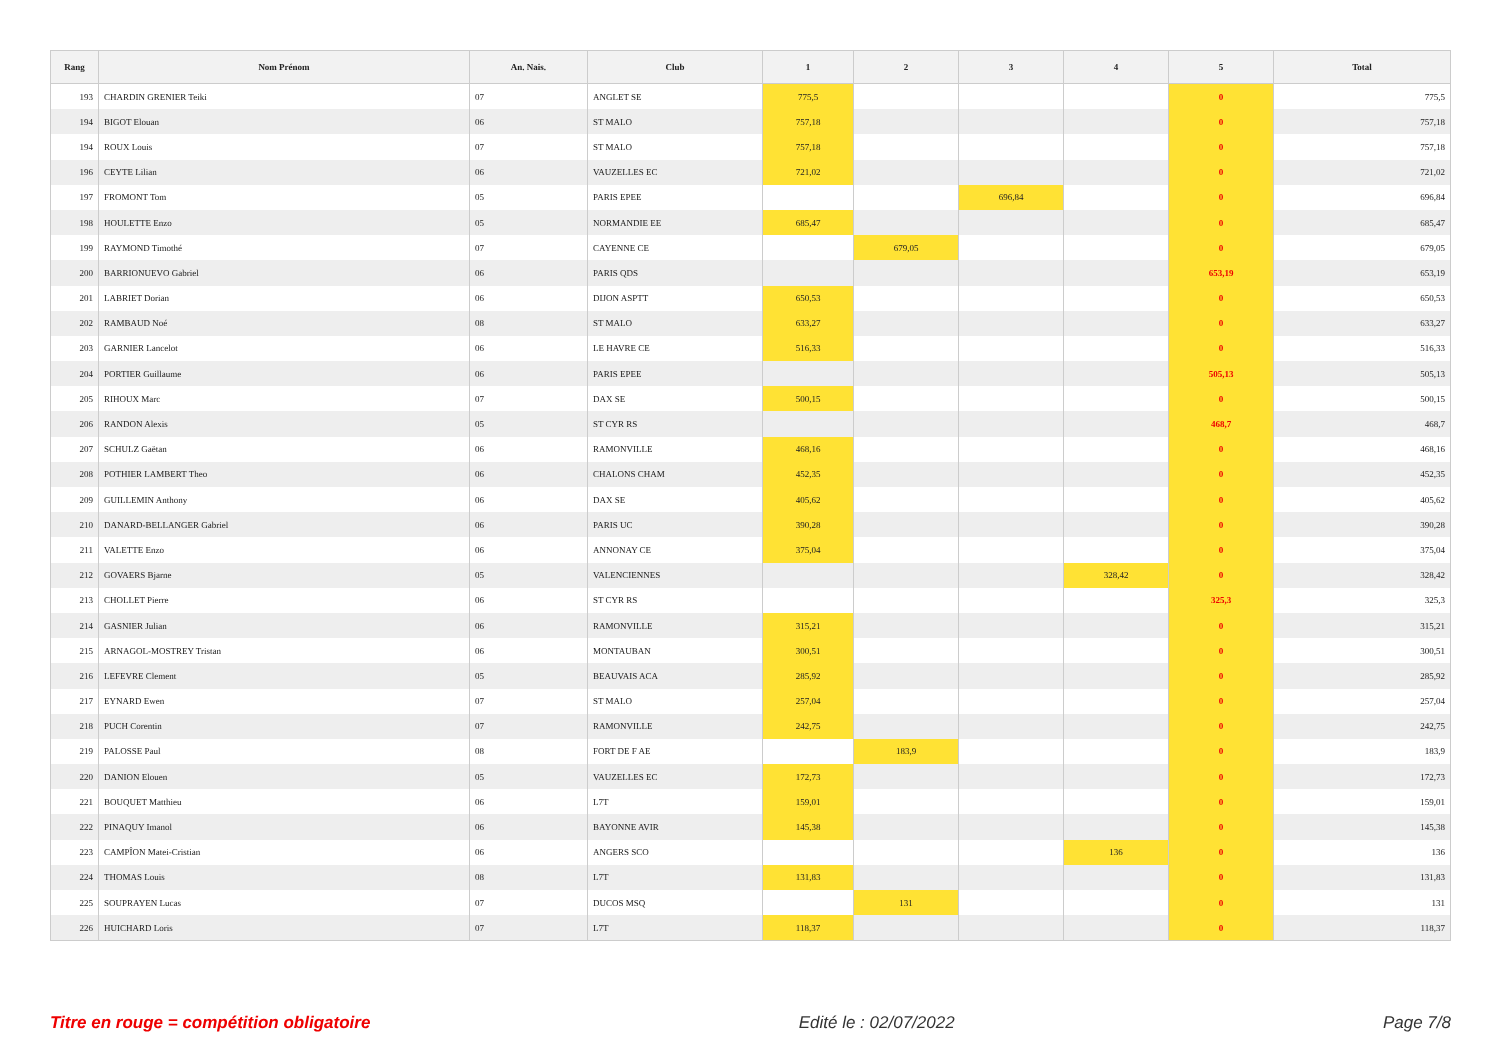| Rang | Nom Prénom | An. Nais. | Club | 1 | 2 | 3 | 4 | 5 | Total |
| --- | --- | --- | --- | --- | --- | --- | --- | --- | --- |
| 193 | CHARDIN GRENIER Teiki | 07 | ANGLET SE | 775,5 | | | | 0 | 775,5 |
| 194 | BIGOT Elouan | 06 | ST MALO | 757,18 | | | | 0 | 757,18 |
| 194 | ROUX Louis | 07 | ST MALO | 757,18 | | | | 0 | 757,18 |
| 196 | CEYTE Lilian | 06 | VAUZELLES EC | 721,02 | | | | 0 | 721,02 |
| 197 | FROMONT Tom | 05 | PARIS EPEE | | | 696,84 | | 0 | 696,84 |
| 198 | HOULETTE Enzo | 05 | NORMANDIE EE | 685,47 | | | | 0 | 685,47 |
| 199 | RAYMOND Timothé | 07 | CAYENNE CE | | 679,05 | | | 0 | 679,05 |
| 200 | BARRIONUEVO Gabriel | 06 | PARIS QDS | | | | | 653,19 | 653,19 |
| 201 | LABRIET Dorian | 06 | DIJON ASPTT | 650,53 | | | | 0 | 650,53 |
| 202 | RAMBAUD Noé | 08 | ST MALO | 633,27 | | | | 0 | 633,27 |
| 203 | GARNIER Lancelot | 06 | LE HAVRE CE | 516,33 | | | | 0 | 516,33 |
| 204 | PORTIER Guillaume | 06 | PARIS EPEE | | | | | 505,13 | 505,13 |
| 205 | RIHOUX Marc | 07 | DAX SE | 500,15 | | | | 0 | 500,15 |
| 206 | RANDON Alexis | 05 | ST CYR RS | | | | | 468,7 | 468,7 |
| 207 | SCHULZ Gaëtan | 06 | RAMONVILLE | 468,16 | | | | 0 | 468,16 |
| 208 | POTHIER LAMBERT Theo | 06 | CHALONS CHAM | 452,35 | | | | 0 | 452,35 |
| 209 | GUILLEMIN Anthony | 06 | DAX SE | 405,62 | | | | 0 | 405,62 |
| 210 | DANARD-BELLANGER Gabriel | 06 | PARIS UC | 390,28 | | | | 0 | 390,28 |
| 211 | VALETTE Enzo | 06 | ANNONAY CE | 375,04 | | | | 0 | 375,04 |
| 212 | GOVAERS Bjarne | 05 | VALENCIENNES | | | | 328,42 | 0 | 328,42 |
| 213 | CHOLLET Pierre | 06 | ST CYR RS | | | | | 325,3 | 325,3 |
| 214 | GASNIER Julian | 06 | RAMONVILLE | 315,21 | | | | 0 | 315,21 |
| 215 | ARNAGOL-MOSTREY Tristan | 06 | MONTAUBAN | 300,51 | | | | 0 | 300,51 |
| 216 | LEFEVRE Clement | 05 | BEAUVAIS ACA | 285,92 | | | | 0 | 285,92 |
| 217 | EYNARD Ewen | 07 | ST MALO | 257,04 | | | | 0 | 257,04 |
| 218 | PUCH Corentin | 07 | RAMONVILLE | 242,75 | | | | 0 | 242,75 |
| 219 | PALOSSE Paul | 08 | FORT DE F AE | | 183,9 | | | 0 | 183,9 |
| 220 | DANION Elouen | 05 | VAUZELLES EC | 172,73 | | | | 0 | 172,73 |
| 221 | BOUQUET Matthieu | 06 | L7T | 159,01 | | | | 0 | 159,01 |
| 222 | PINAQUY Imanol | 06 | BAYONNE AVIR | 145,38 | | | | 0 | 145,38 |
| 223 | CAMPÎON Matei-Cristian | 06 | ANGERS SCO | | | | 136 | 0 | 136 |
| 224 | THOMAS Louis | 08 | L7T | 131,83 | | | | 0 | 131,83 |
| 225 | SOUPRAYEN Lucas | 07 | DUCOS MSQ | | 131 | | | 0 | 131 |
| 226 | HUICHARD Loris | 07 | L7T | 118,37 | | | | 0 | 118,37 |
Titre en rouge = compétition obligatoire Edité le : 02/07/2022 Page 7/8